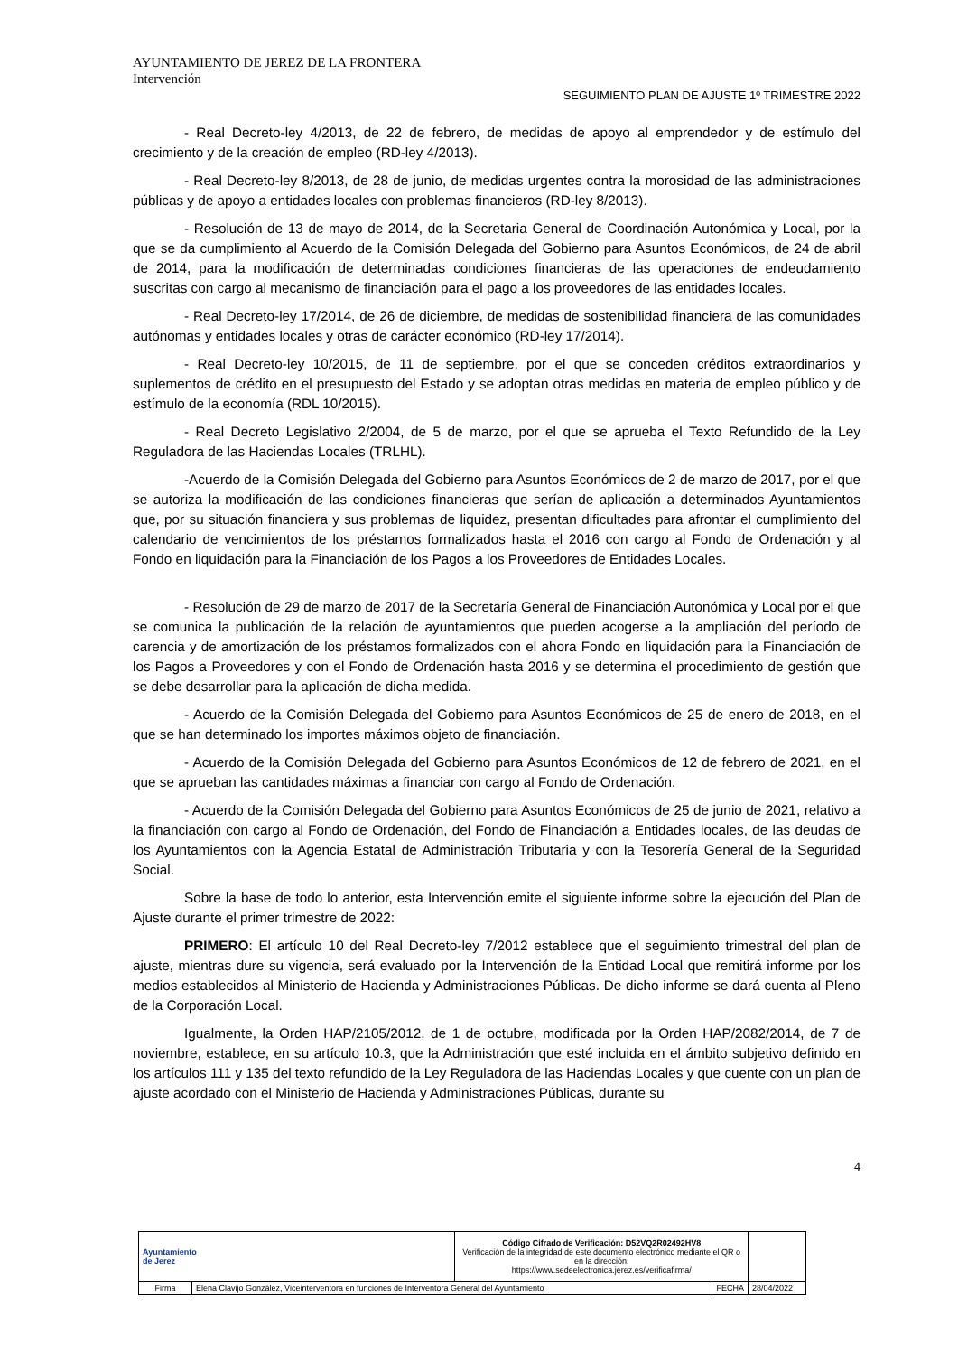AYUNTAMIENTO DE JEREZ DE LA FRONTERA
Intervención
SEGUIMIENTO PLAN DE AJUSTE 1º TRIMESTRE 2022
- Real Decreto-ley 4/2013, de 22 de febrero, de medidas de apoyo al emprendedor y de estímulo del crecimiento y de la creación de empleo (RD-ley 4/2013).
- Real Decreto-ley 8/2013, de 28 de junio, de medidas urgentes contra la morosidad de las administraciones públicas y de apoyo a entidades locales con problemas financieros (RD-ley 8/2013).
- Resolución de 13 de mayo de 2014, de la Secretaria General de Coordinación Autonómica y Local, por la que se da cumplimiento al Acuerdo de la Comisión Delegada del Gobierno para Asuntos Económicos, de 24 de abril de 2014, para la modificación de determinadas condiciones financieras de las operaciones de endeudamiento suscritas con cargo al mecanismo de financiación para el pago a los proveedores de las entidades locales.
- Real Decreto-ley 17/2014, de 26 de diciembre, de medidas de sostenibilidad financiera de las comunidades autónomas y entidades locales y otras de carácter económico (RD-ley 17/2014).
- Real Decreto-ley 10/2015, de 11 de septiembre, por el que se conceden créditos extraordinarios y suplementos de crédito en el presupuesto del Estado y se adoptan otras medidas en materia de empleo público y de estímulo de la economía (RDL 10/2015).
- Real Decreto Legislativo 2/2004, de 5 de marzo, por el que se aprueba el Texto Refundido de la Ley Reguladora de las Haciendas Locales (TRLHL).
-Acuerdo de la Comisión Delegada del Gobierno para Asuntos Económicos de 2 de marzo de 2017, por el que se autoriza la modificación de las condiciones financieras que serían de aplicación a determinados Ayuntamientos que, por su situación financiera y sus problemas de liquidez, presentan dificultades para afrontar el cumplimiento del calendario de vencimientos de los préstamos formalizados hasta el 2016 con cargo al Fondo de Ordenación y al Fondo en liquidación para la Financiación de los Pagos a los Proveedores de Entidades Locales.
- Resolución de 29 de marzo de 2017 de la Secretaría General de Financiación Autonómica y Local por el que se comunica la publicación de la relación de ayuntamientos que pueden acogerse a la ampliación del período de carencia y de amortización de los préstamos formalizados con el ahora Fondo en liquidación para la Financiación de los Pagos a Proveedores y con el Fondo de Ordenación hasta 2016 y se determina el procedimiento de gestión que se debe desarrollar para la aplicación de dicha medida.
- Acuerdo de la Comisión Delegada del Gobierno para Asuntos Económicos de 25 de enero de 2018, en el que se han determinado los importes máximos objeto de financiación.
- Acuerdo de la Comisión Delegada del Gobierno para Asuntos Económicos de 12 de febrero de 2021, en el que se aprueban las cantidades máximas a financiar con cargo al Fondo de Ordenación.
- Acuerdo de la Comisión Delegada del Gobierno para Asuntos Económicos de 25 de junio de 2021, relativo a la financiación con cargo al Fondo de Ordenación, del Fondo de Financiación a Entidades locales, de las deudas de los Ayuntamientos con la Agencia Estatal de Administración Tributaria y con la Tesorería General de la Seguridad Social.
Sobre la base de todo lo anterior, esta Intervención emite el siguiente informe sobre la ejecución del Plan de Ajuste durante el primer trimestre de 2022:
PRIMERO: El artículo 10 del Real Decreto-ley 7/2012 establece que el seguimiento trimestral del plan de ajuste, mientras dure su vigencia, será evaluado por la Intervención de la Entidad Local que remitirá informe por los medios establecidos al Ministerio de Hacienda y Administraciones Públicas. De dicho informe se dará cuenta al Pleno de la Corporación Local.
Igualmente, la Orden HAP/2105/2012, de 1 de octubre, modificada por la Orden HAP/2082/2014, de 7 de noviembre, establece, en su artículo 10.3, que la Administración que esté incluida en el ámbito subjetivo definido en los artículos 111 y 135 del texto refundido de la Ley Reguladora de las Haciendas Locales y que cuente con un plan de ajuste acordado con el Ministerio de Hacienda y Administraciones Públicas, durante su
4
| Ayuntamiento de Jerez | | Código Cifrado de Verificación: D52VQ2R02492HV8 Verificación de la integridad de este documento electrónico mediante el QR o en la dirección: https://www.sedeelectronica.jerez.es/verificafirma/ | | |
| Firma | Elena Clavijo González, Viceinterventora en funciones de Interventora General del Ayuntamiento | | FECHA | 28/04/2022 |